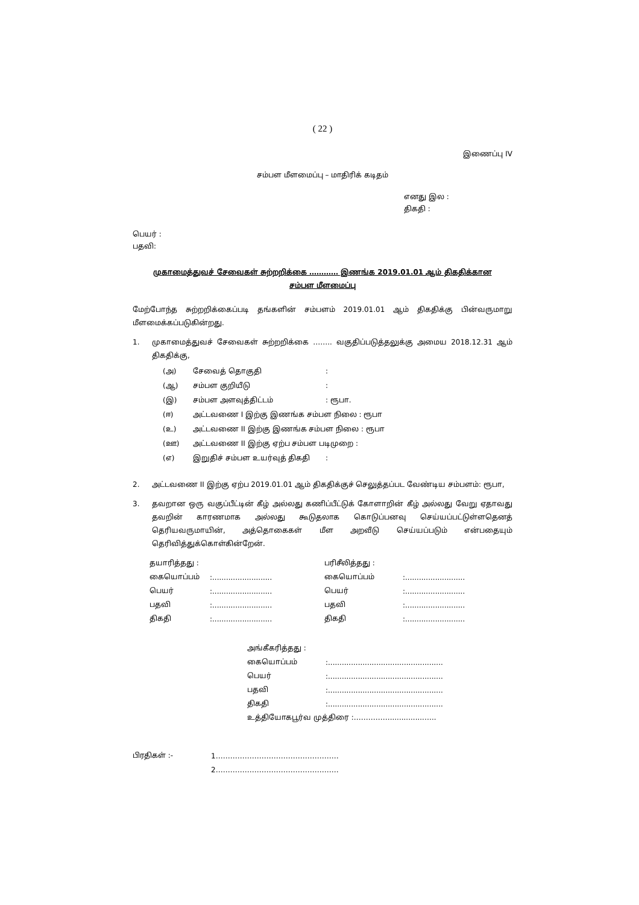( 22 )
இணைப்பு IV
சம்பள மீளமைப்பு – மாதிரிக் கடிதம்
எனது இல :
திகதி :
பெயர் :
பதவி:
முகாமைத்துவச் சேவைகள் சுற்றறிக்கை ………… இணங்க 2019.01.01 ஆம் திகதிக்கான
சம்பள மீளமைப்பு
மேற்போந்த சுற்றறிக்கைப்படி தங்களின் சம்பளம் 2019.01.01 ஆம் திகதிக்கு பின்வருமாறு மீளமைக்கப்படுகின்றது.
1.
முகாமைத்துவச் சேவைகள் சுற்றறிக்கை …….. வகுதிப்படுத்தலுக்கு அமைய 2018.12.31 ஆம் திகதிக்கு,
(அ) சேவைத் தொகுதி:
(ஆ) சம்பள குறியீடு:
(இ) சம்பள அளவுத்திட்டம்: ரூபா.
(ஈ) அட்டவணை I இற்கு இணங்க சம்பள நிலை : ரூபா
(உ) அட்டவணை II இற்கு இணங்க சம்பள நிலை : ரூபா
(ஊ) அட்டவணை II இற்கு ஏற்ப சம்பள படிமுறை :
(எ) இறுதிச் சம்பள உயர்வுத் திகதி:
2.
அட்டவணை II இற்கு ஏற்ப 2019.01.01 ஆம் திகதிக்குச் செலுத்தப்பட வேண்டிய சம்பளம்: ரூபா,
3.
தவறான ஒரு வகுப்பீட்டின் கீழ் அல்லது கணிப்பீட்டுக் கோளாறின் கீழ் அல்லது வேறு ஏதாவது தவறின் காரணமாக அல்லது கூடுதலாக கொடுப்பனவு செய்யப்பட்டுள்ளதெனத் தெரியவருமாயின், அத்தொகைகள் மீள அறவீடு செய்யப்படும் என்பதையும் தெரிவித்துக்கொள்கின்றேன்.
| தயாரித்தது : | | பரிசீலித்தது : | |
| கையொப்பம் | :.......................... | கையொப்பம் | :.......................... |
| பெயர் | :.......................... | பெயர் | :.......................... |
| பதவி | :.......................... | பதவி | :.......................... |
| திகதி | :.......................... | திகதி | :.......................... |
| அங்கீகரித்தது : | |
| கையொப்பம் | :.................................................. |
| பெயர் | :.................................................. |
| பதவி | :.................................................. |
| திகதி | :.................................................. |
| உத்தியோகபூர்வ முத்திரை :……………...............….. | |
| பிரதிகள் :- | 1…………………………………………… |
| | 2…………………………………………… |